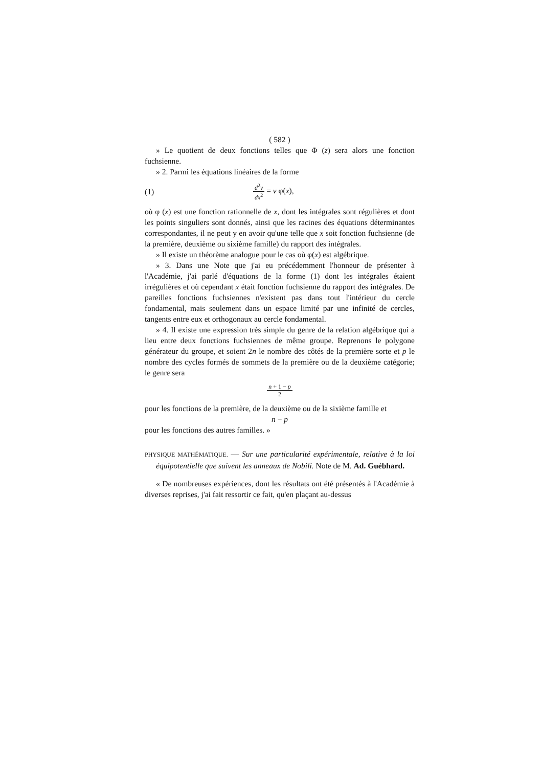( 582 )
» Le quotient de deux fonctions telles que Φ (z) sera alors une fonction fuchsienne.
» 2. Parmi les équations linéaires de la forme
(1) d<sup>2</sup>v dx<sup>2</sup> = v φ(x),
où φ (x) est une fonction rationnelle de x, dont les intégrales sont régulières et dont les points singuliers sont donnés, ainsi que les racines des équations déterminantes correspondantes, il ne peut y en avoir qu'une telle que x soit fonction fuchsienne (de la première, deuxième ou sixième famille) du rapport des intégrales.
» Il existe un théorème analogue pour le cas où φ(x) est algébrique.
» 3. Dans une Note que j'ai eu précédemment l'honneur de présenter à l'Académie, j'ai parlé d'équations de la forme (1) dont les intégrales étaient irrégulières et où cependant x était fonction fuchsienne du rapport des intégrales. De pareilles fonctions fuchsiennes n'existent pas dans tout l'intérieur du cercle fondamental, mais seulement dans un espace limité par une infinité de cercles, tangents entre eux et orthogonaux au cercle fondamental.
» 4. Il existe une expression très simple du genre de la relation algébrique qui a lieu entre deux fonctions fuchsiennes de même groupe. Reprenons le polygone générateur du groupe, et soient 2n le nombre des côtés de la première sorte et p le nombre des cycles formés de sommets de la première ou de la deuxième catégorie; le genre sera
n + 1 − p 2
pour les fonctions de la première, de la deuxième ou de la sixième famille et
n − p
pour les fonctions des autres familles. »
PHYSIQUE MATHÉMATIQUE. — Sur une particularité expérimentale, relative à la loi équipotentielle que suivent les anneaux de Nobili. Note de M. Ad. Guébhard.
« De nombreuses expériences, dont les résultats ont été présentés à l'Académie à diverses reprises, j'ai fait ressortir ce fait, qu'en plaçant au-dessus